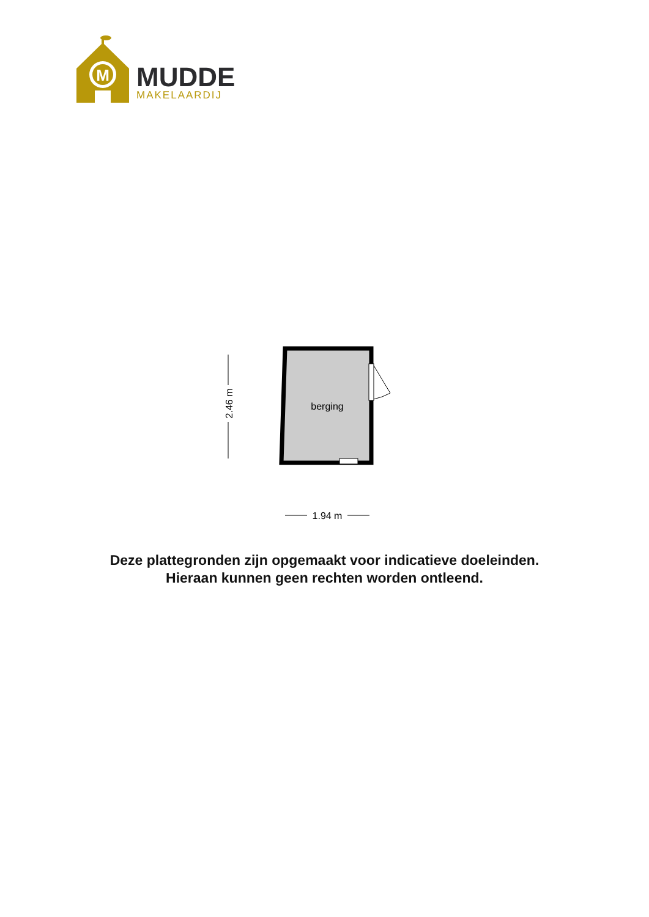M
MUDDE
MAKELAARDIJ
berging
2.46 m
1.94 m
Deze plattegronden zijn opgemaakt voor indicatieve doeleinden.
Hieraan kunnen geen rechten worden ontleend.